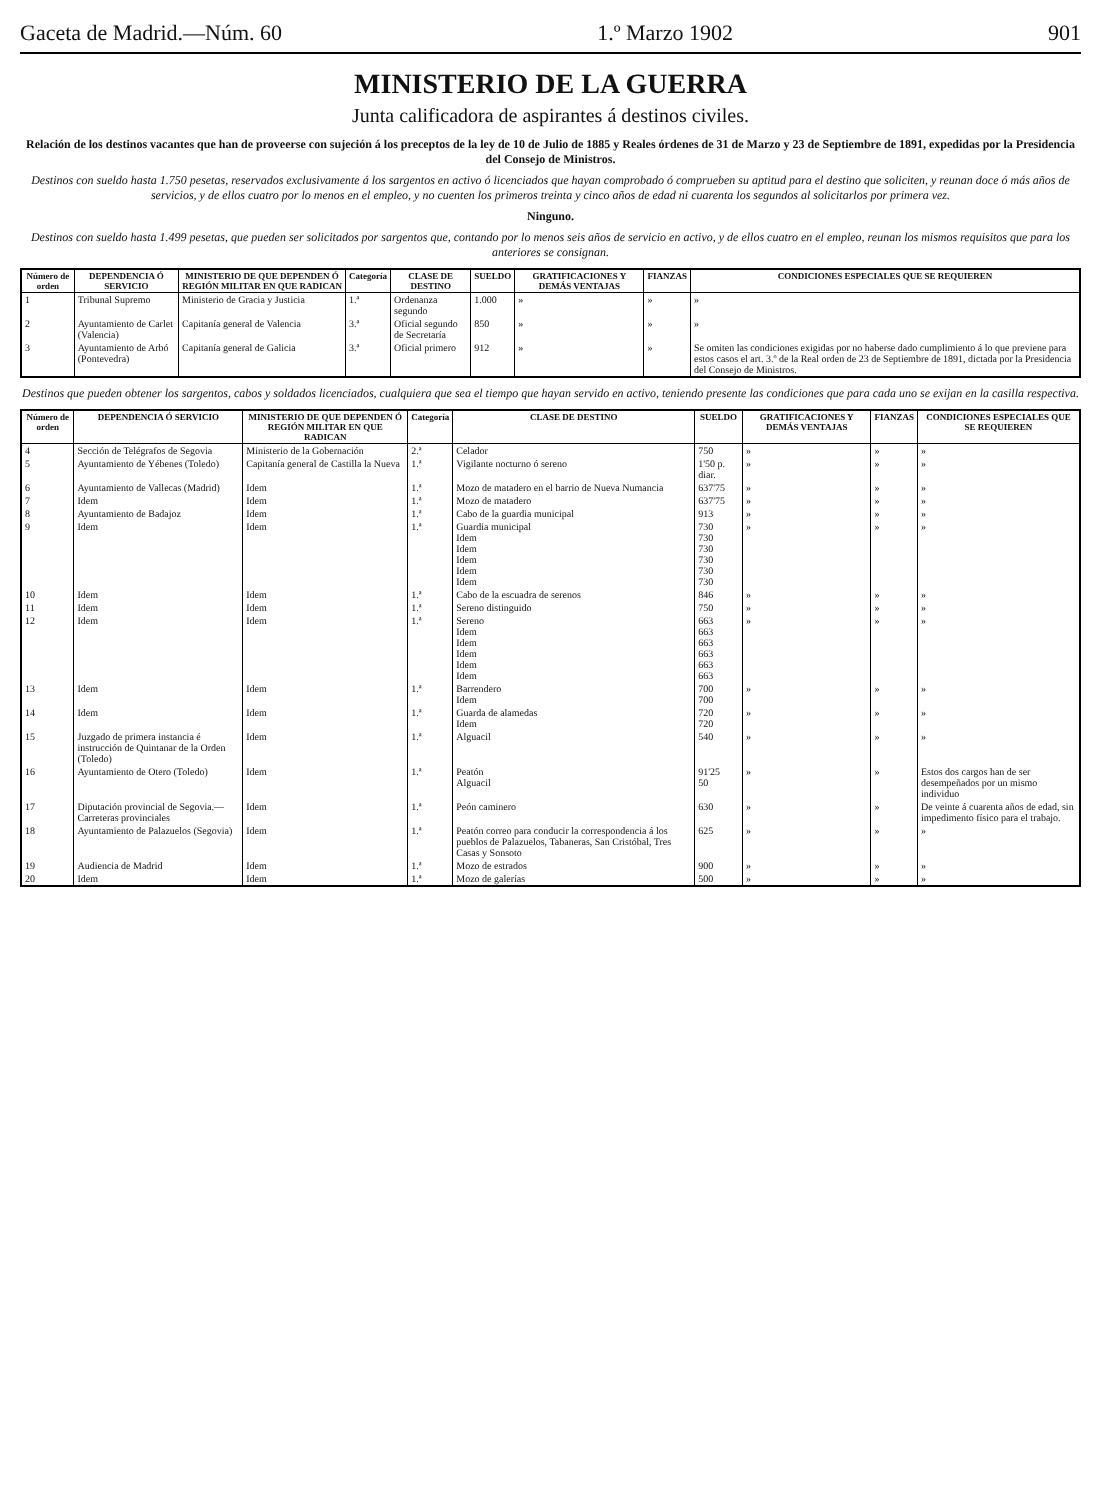Gaceta de Madrid.—Núm. 60 1.º Marzo 1902 901
MINISTERIO DE LA GUERRA
Junta calificadora de aspirantes á destinos civiles.
Relación de los destinos vacantes que han de proveerse con sujeción á los preceptos de la ley de 10 de Julio de 1885 y Reales órdenes de 31 de Marzo y 23 de Septiembre de 1891, expedidas por la Presidencia del Consejo de Ministros.
Destinos con sueldo hasta 1.750 pesetas, reservados exclusivamente á los sargentos en activo ó licenciados que hayan comprobado ó comprueben su aptitud para el destino que soliciten, y reunan doce ó más años de servicios, y de ellos cuatro por lo menos en el empleo, y no cuenten los primeros treinta y cinco años de edad ni cuarenta los segundos al solicitarlos por primera vez.
Ninguno.
Destinos con sueldo hasta 1.499 pesetas, que pueden ser solicitados por sargentos que, contando por lo menos seis años de servicio en activo, y de ellos cuatro en el empleo, reunan los mismos requisitos que para los anteriores se consignan.
| Número de orden | DEPENDENCIA Ó SERVICIO | MINISTERIO DE QUE DEPENDEN Ó REGIÓN MILITAR EN QUE RADICAN | Categoría | CLASE DE DESTINO | SUELDO | GRATIFICACIONES Y DEMÁS VENTAJAS | FIANZAS | CONDICIONES ESPECIALES QUE SE REQUIEREN |
| --- | --- | --- | --- | --- | --- | --- | --- | --- |
| 1 | Tribunal Supremo | Ministerio de Gracia y Justicia | 1.ª | Ordenanza segundo | 1.000 | » | » | » |
| 2 | Ayuntamiento de Carlet (Valencia) | Capitanía general de Valencia | 3.ª | Oficial segundo de Secretaría | 850 | » | » | » |
| 3 | Ayuntamiento de Arbó (Pontevedra) | Capitanía general de Galicia | 3.ª | Oficial primero | 912 | » | » | Se omiten las condiciones exigidas por no haberse dado cumplimiento á lo que previene para estos casos el art. 3.º de la Real orden de 23 de Septiembre de 1891, dictada por la Presidencia del Consejo de Ministros. |
Destinos que pueden obtener los sargentos, cabos y soldados licenciados, cualquiera que sea el tiempo que hayan servido en activo, teniendo presente las condiciones que para cada uno se exijan en la casilla respectiva.
| Número de orden | DEPENDENCIA Ó SERVICIO | MINISTERIO DE QUE DEPENDEN Ó REGIÓN MILITAR EN QUE RADICAN | Categoría | CLASE DE DESTINO | SUELDO | GRATIFICACIONES Y DEMÁS VENTAJAS | FIANZAS | CONDICIONES ESPECIALES QUE SE REQUIEREN |
| --- | --- | --- | --- | --- | --- | --- | --- | --- |
| 4 | Sección de Telégrafos de Segovia | Ministerio de la Gobernación | 2.ª | Celador | 750 | » | » | » |
| 5 | Ayuntamiento de Yébenes (Toledo) | Capitanía general de Castilla la Nueva | 1.ª | Vigilante nocturno ó sereno | 1'50 p. diar. | » | » | » |
| 6 | Ayuntamiento de Vallecas (Madrid) | Idem | 1.ª | Mozo de matadero en el barrio de Nueva Numancia | 637'75 | » | » | » |
| 7 | Idem | Idem | 1.ª | Mozo de matadero | 637'75 | » | » | » |
| 8 | Ayuntamiento de Badajoz | Idem | 1.ª | Cabo de la guardia municipal | 913 | » | » | » |
| 9 | Idem | Idem | 1.ª | Guardia municipal Idem Idem Idem Idem Idem | 730 730 730 730 730 730 | » | » | » |
| 10 | Idem | Idem | 1.ª | Cabo de la escuadra de serenos | 846 | » | » | » |
| 11 | Idem | Idem | 1.ª | Sereno distinguido | 750 | » | » | » |
| 12 | Idem | Idem | 1.ª | Sereno Idem Idem Idem Idem Idem | 663 663 663 663 663 663 | » | » | » |
| 13 | Idem | Idem | 1.ª | Barrendero Idem | 700 700 | » | » | » |
| 14 | Idem | Idem | 1.ª | Guarda de alamedas Idem | 720 720 | » | » | » |
| 15 | Juzgado de primera instancia é instrucción de Quintanar de la Orden (Toledo) | Idem | 1.ª | Alguacil | 540 | » | » | » |
| 16 | Ayuntamiento de Otero (Toledo) | Idem | 1.ª | Peatón Alguacil | 91'25 50 | » | » | Estos dos cargos han de ser desempeñados por un mismo individuo |
| 17 | Diputación provincial de Segovia.—Carreteras provinciales | Idem | 1.ª | Peón caminero | 630 | » | » | De veinte á cuarenta años de edad, sin impedimento físico para el trabajo. |
| 18 | Ayuntamiento de Palazuelos (Segovia) | Idem | 1.ª | Peatón correo para conducir la correspondencia á los pueblos de Palazuelos, Tabaneras, San Cristóbal, Tres Casas y Sonsoto | 625 | » | » | » |
| 19 | Audiencia de Madrid | Idem | 1.ª | Mozo de estrados | 900 | » | » | » |
| 20 | Idem | Idem | 1.ª | Mozo de galerías | 500 | » | » | » |